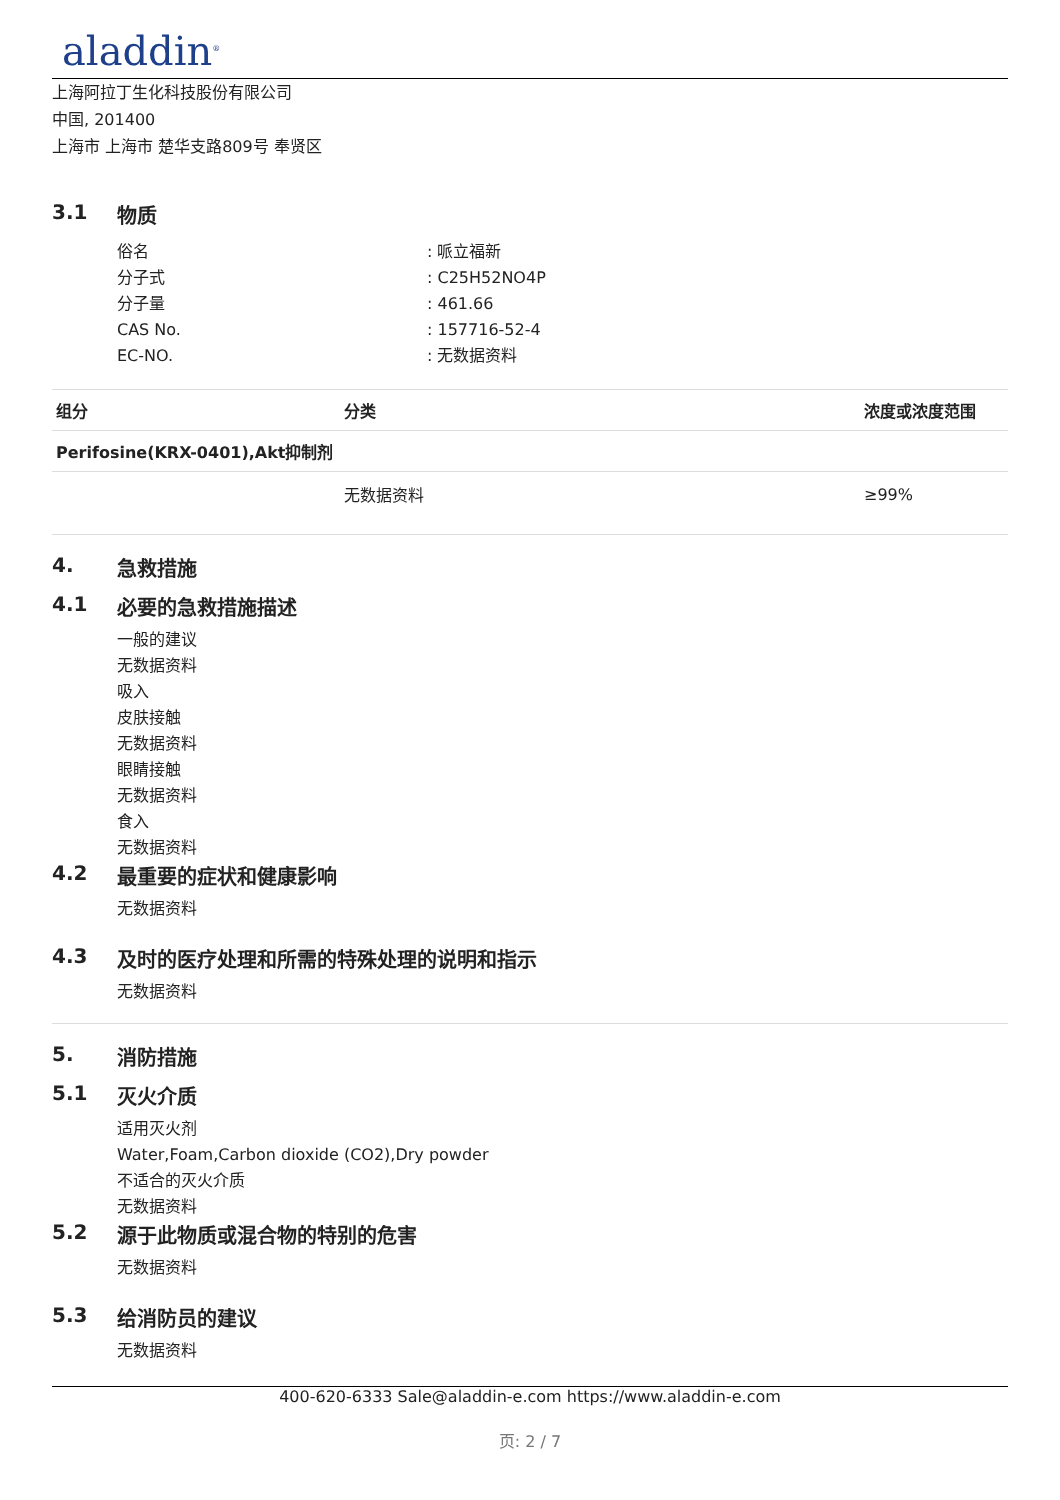aladdin<sup>®</sup>
上海阿拉丁生化科技股份有限公司
中国, 201400
上海市 上海市 楚华支路809号 奉贤区
3.1 物质
俗名
: 哌立福新
分子式
: C25H52NO4P
分子量
: 461.66
CAS No.
: 157716-52-4
EC-NO.
: 无数据资料
| 组分 | 分类 | 浓度或浓度范围 |
| --- | --- | --- |
| Perifosine(KRX-0401),Akt抑制剂 | | |
| | 无数据资料 | ≥99% |
4. 急救措施
4.1 必要的急救措施描述
一般的建议
无数据资料
吸入
皮肤接触
无数据资料
眼睛接触
无数据资料
食入
无数据资料
4.2 最重要的症状和健康影响
无数据资料
4.3 及时的医疗处理和所需的特殊处理的说明和指示
无数据资料
5. 消防措施
5.1 灭火介质
适用灭火剂
Water,Foam,Carbon dioxide (CO2),Dry powder
不适合的灭火介质
无数据资料
5.2 源于此物质或混合物的特别的危害
无数据资料
5.3 给消防员的建议
无数据资料
400-620-6333 Sale@aladdin-e.com https://www.aladdin-e.com
页: 2 / 7